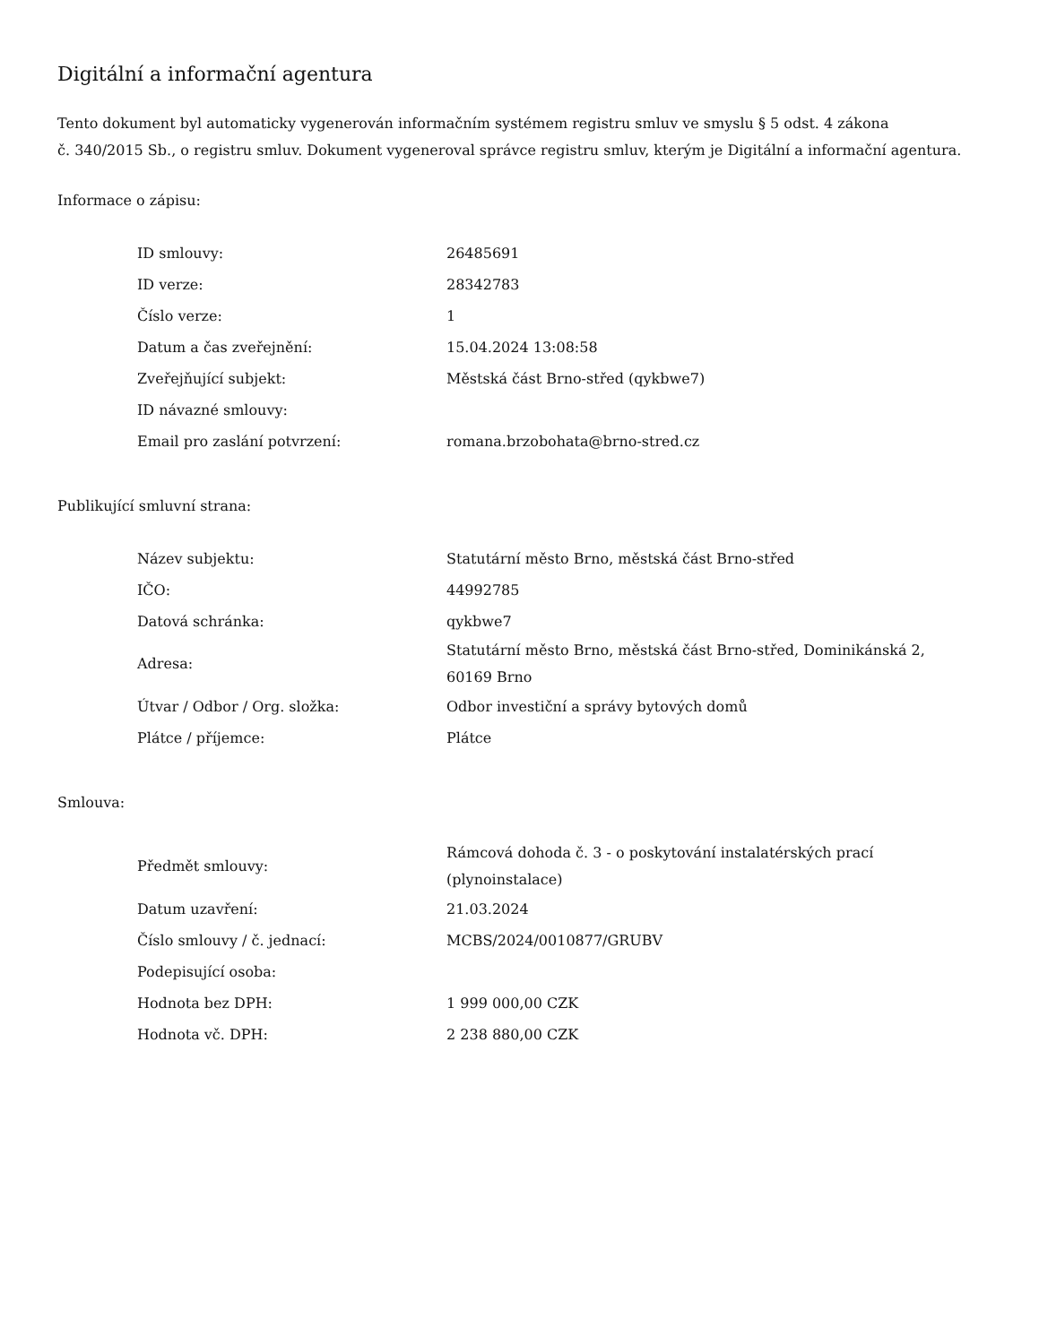Digitální a informační agentura
Tento dokument byl automaticky vygenerován informačním systémem registru smluv ve smyslu § 5 odst. 4 zákona
č. 340/2015 Sb., o registru smluv. Dokument vygeneroval správce registru smluv, kterým je Digitální a informační agentura.
Informace o zápisu:
| ID smlouvy: | 26485691 |
| ID verze: | 28342783 |
| Číslo verze: | 1 |
| Datum a čas zveřejnění: | 15.04.2024 13:08:58 |
| Zveřejňující subjekt: | Městská část Brno-střed (qykbwe7) |
| ID návazné smlouvy: | |
| Email pro zaslání potvrzení: | romana.brzobohata@brno-stred.cz |
Publikující smluvní strana:
| Název subjektu: | Statutární město Brno, městská část Brno-střed |
| IČO: | 44992785 |
| Datová schránka: | qykbwe7 |
| Adresa: | Statutární město Brno, městská část Brno-střed, Dominikánská 2, 60169 Brno |
| Útvar / Odbor / Org. složka: | Odbor investiční a správy bytových domů |
| Plátce / příjemce: | Plátce |
Smlouva:
| Předmět smlouvy: | Rámcová dohoda č. 3 - o poskytování instalatérských prací (plynoinstalace) |
| Datum uzavření: | 21.03.2024 |
| Číslo smlouvy / č. jednací: | MCBS/2024/0010877/GRUBV |
| Podepisující osoba: | |
| Hodnota bez DPH: | 1 999 000,00 CZK |
| Hodnota vč. DPH: | 2 238 880,00 CZK |